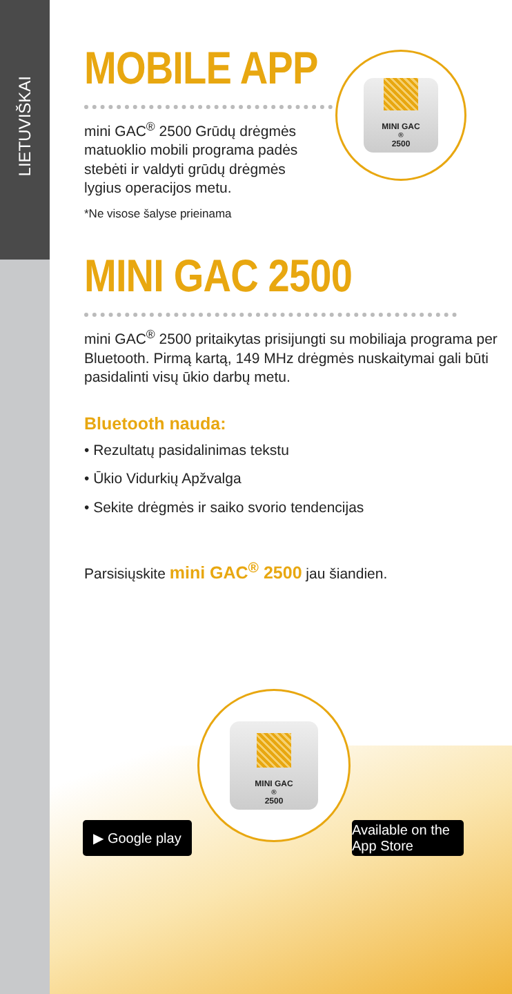LIETUVIŠKAI
MINI GAC<sup>®</sup> 2500
MOBILE APP
mini GAC<sup>®</sup> 2500 Grūdų drėgmės matuoklio mobili programa padės stebėti ir valdyti grūdų drėgmės lygius operacijos metu.
*Ne visose šalyse prieinama
MINI GAC 2500
mini GAC<sup>®</sup> 2500 pritaikytas prisijungti su mobiliaja programa per Bluetooth. Pirmą kartą, 149 MHz drėgmės nuskaitymai gali būti pasidalinti visų ūkio darbų metu.
Bluetooth nauda:
• Rezultatų pasidalinimas tekstu
• Ūkio Vidurkių Apžvalga
• Sekite drėgmės ir saiko svorio tendencijas
Parsisiųskite mini GAC<sup>®</sup> 2500 jau šiandien.
MINI GAC<sup>®</sup> 2500
▶ Google play
Available on the App Store